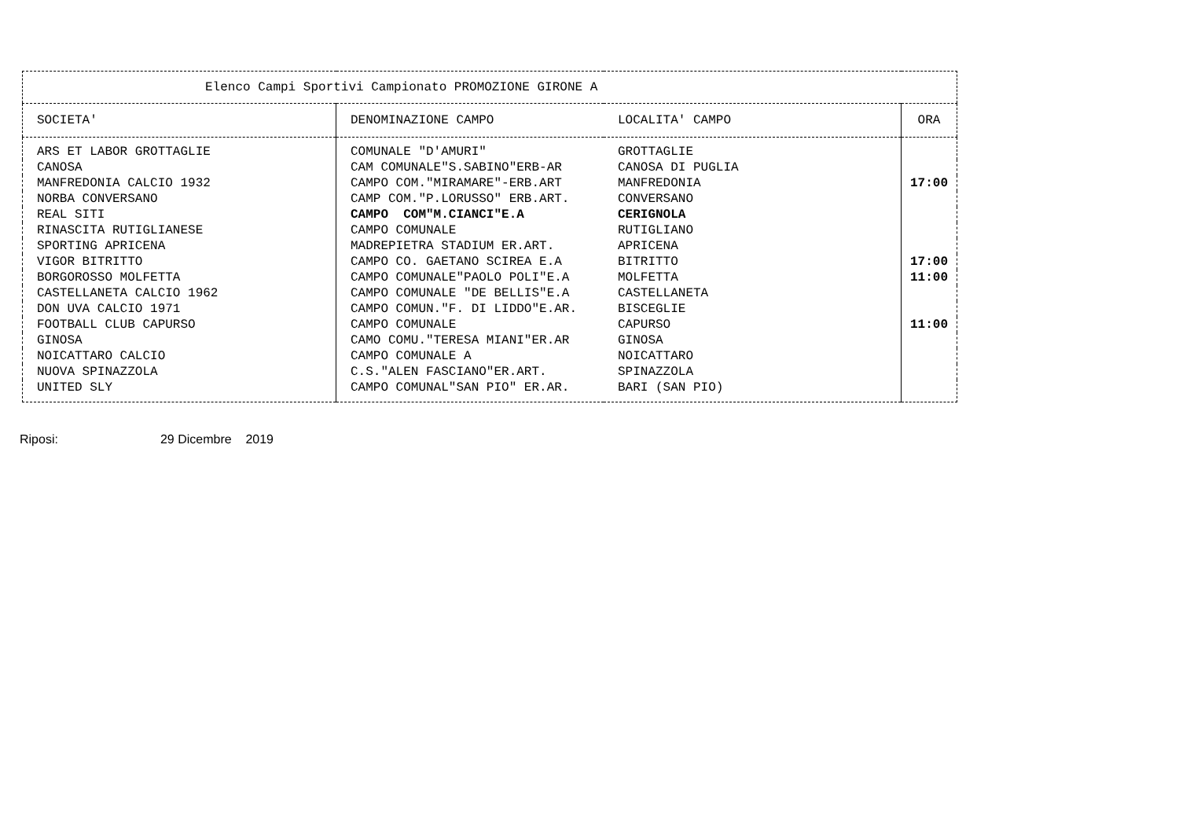| Elenco Campi Sportivi Campionato PROMOZIONE GIRONE A | | | |
| --- | --- | --- | --- |
| SOCIETA' | DENOMINAZIONE CAMPO | LOCALITA' CAMPO | ORA |
| ARS ET LABOR GROTTAGLIE | COMUNALE "D'AMURI" | GROTTAGLIE | |
| CANOSA | CAM COMUNALE"S.SABINO"ERB-AR | CANOSA DI PUGLIA | |
| MANFREDONIA CALCIO 1932 | CAMPO COM."MIRAMARE"-ERB.ART | MANFREDONIA | 17:00 |
| NORBA CONVERSANO | CAMP COM."P.LORUSSO" ERB.ART. | CONVERSANO | |
| REAL SITI | CAMPO COM"M.CIANCI"E.A | CERIGNOLA | |
| RINASCITA RUTIGLIANESE | CAMPO COMUNALE | RUTIGLIANO | |
| SPORTING APRICENA | MADREPIETRA STADIUM ER.ART. | APRICENA | |
| VIGOR BITRITTO | CAMPO CO. GAETANO SCIREA E.A | BITRITTO | 17:00 |
| BORGOROSSO MOLFETTA | CAMPO COMUNALE"PAOLO POLI"E.A | MOLFETTA | 11:00 |
| CASTELLANETA CALCIO 1962 | CAMPO COMUNALE "DE BELLIS"E.A | CASTELLANETA | |
| DON UVA CALCIO 1971 | CAMPO COMUN."F. DI LIDDO"E.AR. | BISCEGLIE | |
| FOOTBALL CLUB CAPURSO | CAMPO COMUNALE | CAPURSO | 11:00 |
| GINOSA | CAMO COMU."TERESA MIANI"ER.AR | GINOSA | |
| NOICATTARO CALCIO | CAMPO COMUNALE A | NOICATTARO | |
| NUOVA SPINAZZOLA | C.S."ALEN FASCIANO"ER.ART. | SPINAZZOLA | |
| UNITED SLY | CAMPO COMUNAL"SAN PIO" ER.AR. | BARI (SAN PIO) | |
Riposi: 29 Dicembre 2019